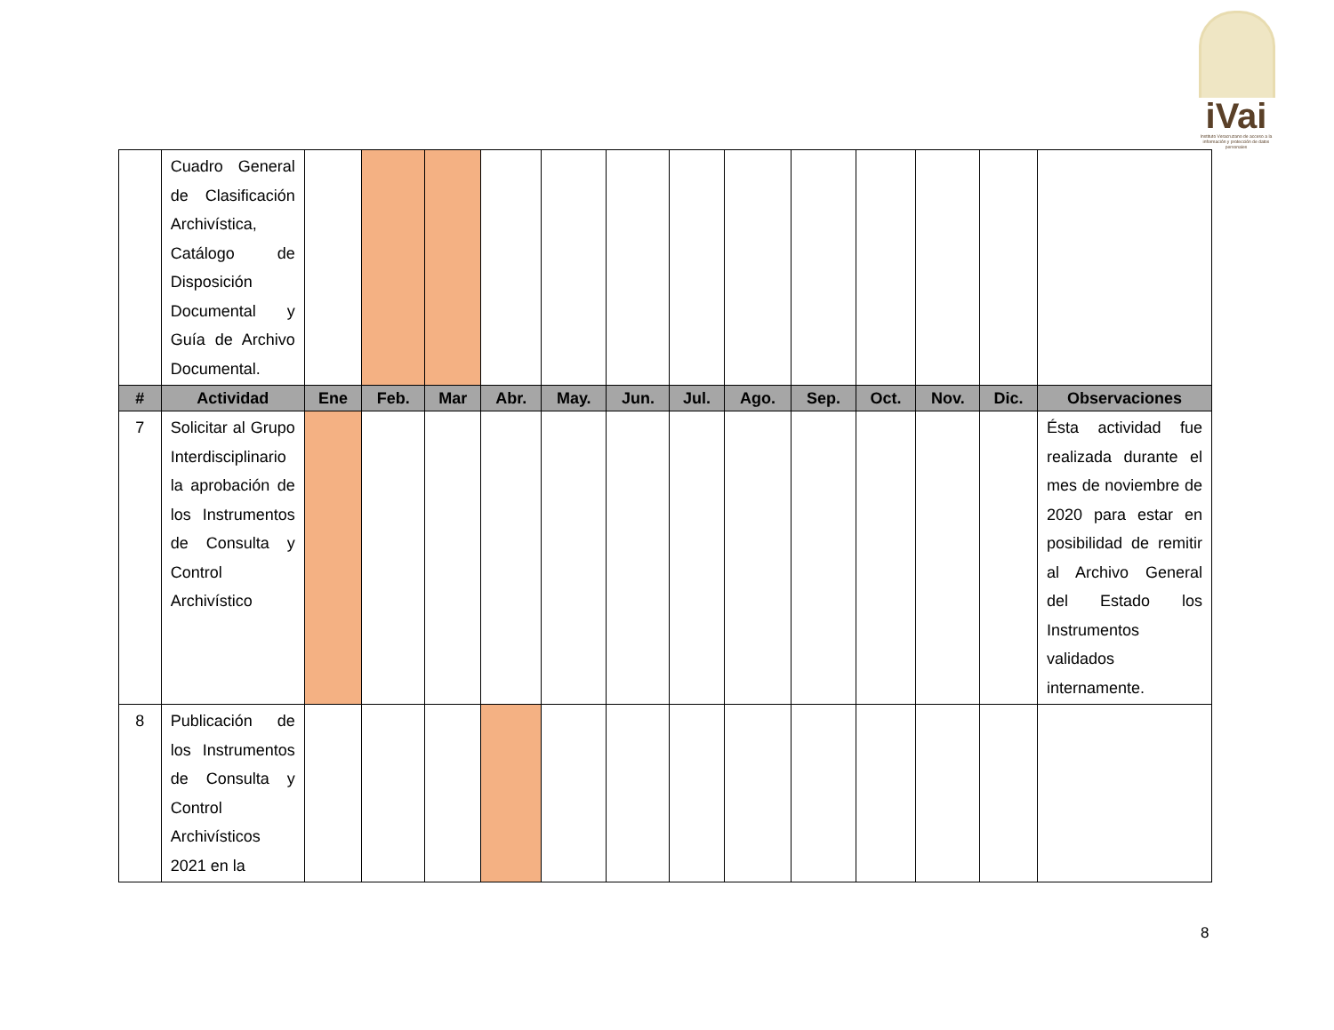iVai
Instituto Veracruzano de acceso a la información y protección de datos personales
| | Cuadro General de Clasificación Archivística, Catálogo de Disposición Documental y Guía de Archivo Documental. | | | | | | | | | | | | | |
| # | Actividad | Ene | Feb. | Mar | Abr. | May. | Jun. | Jul. | Ago. | Sep. | Oct. | Nov. | Dic. | Observaciones |
| 7 | Solicitar al Grupo Interdisciplinario la aprobación de los Instrumentos de Consulta y Control Archivístico | | | | | | | | | | | | | Ésta actividad fue realizada durante el mes de noviembre de 2020 para estar en posibilidad de remitir al Archivo General del Estado los Instrumentos validados internamente. |
| 8 | Publicación de los Instrumentos de Consulta y Control Archivísticos 2021 en la | | | | | | | | | | | | | |
8